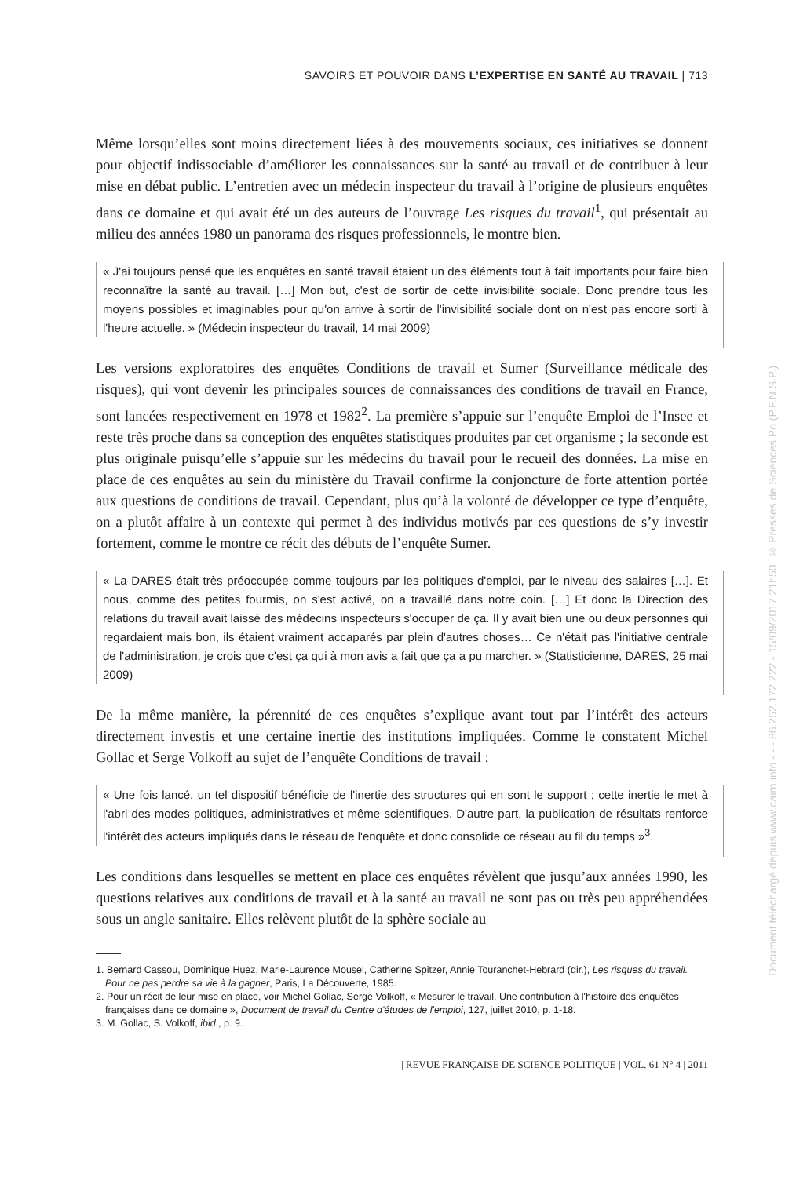SAVOIRS ET POUVOIR DANS L’EXPERTISE EN SANTÉ AU TRAVAIL | 713
Même lorsqu’elles sont moins directement liées à des mouvements sociaux, ces initiatives se donnent pour objectif indissociable d’améliorer les connaissances sur la santé au travail et de contribuer à leur mise en débat public. L’entretien avec un médecin inspecteur du travail à l’origine de plusieurs enquêtes dans ce domaine et qui avait été un des auteurs de l’ouvrage Les risques du travail<sup>1</sup>, qui présentait au milieu des années 1980 un panorama des risques professionnels, le montre bien.
« J'ai toujours pensé que les enquêtes en santé travail étaient un des éléments tout à fait importants pour faire bien reconnaître la santé au travail. […] Mon but, c'est de sortir de cette invisibilité sociale. Donc prendre tous les moyens possibles et imaginables pour qu'on arrive à sortir de l'invisibilité sociale dont on n'est pas encore sorti à l'heure actuelle. » (Médecin inspecteur du travail, 14 mai 2009)
Les versions exploratoires des enquêtes Conditions de travail et Sumer (Surveillance médicale des risques), qui vont devenir les principales sources de connaissances des conditions de travail en France, sont lancées respectivement en 1978 et 1982<sup>2</sup>. La première s’appuie sur l’enquête Emploi de l’Insee et reste très proche dans sa conception des enquêtes statistiques produites par cet organisme ; la seconde est plus originale puisqu’elle s’appuie sur les médecins du travail pour le recueil des données. La mise en place de ces enquêtes au sein du ministère du Travail confirme la conjoncture de forte attention portée aux questions de conditions de travail. Cependant, plus qu’à la volonté de développer ce type d’enquête, on a plutôt affaire à un contexte qui permet à des individus motivés par ces questions de s’y investir fortement, comme le montre ce récit des débuts de l’enquête Sumer.
« La DARES était très préoccupée comme toujours par les politiques d'emploi, par le niveau des salaires […]. Et nous, comme des petites fourmis, on s'est activé, on a travaillé dans notre coin. […] Et donc la Direction des relations du travail avait laissé des médecins inspecteurs s'occuper de ça. Il y avait bien une ou deux personnes qui regardaient mais bon, ils étaient vraiment accaparés par plein d'autres choses… Ce n'était pas l'initiative centrale de l'administration, je crois que c'est ça qui à mon avis a fait que ça a pu marcher. » (Statisticienne, DARES, 25 mai 2009)
De la même manière, la pérennité de ces enquêtes s’explique avant tout par l’intérêt des acteurs directement investis et une certaine inertie des institutions impliquées. Comme le constatent Michel Gollac et Serge Volkoff au sujet de l’enquête Conditions de travail :
« Une fois lancé, un tel dispositif bénéficie de l'inertie des structures qui en sont le support ; cette inertie le met à l'abri des modes politiques, administratives et même scientifiques. D'autre part, la publication de résultats renforce l'intérêt des acteurs impliqués dans le réseau de l'enquête et donc consolide ce réseau au fil du temps »<sup>3</sup>.
Les conditions dans lesquelles se mettent en place ces enquêtes révèlent que jusqu’aux années 1990, les questions relatives aux conditions de travail et à la santé au travail ne sont pas ou très peu appréhendées sous un angle sanitaire. Elles relèvent plutôt de la sphère sociale au
1. Bernard Cassou, Dominique Huez, Marie-Laurence Mousel, Catherine Spitzer, Annie Touranchet-Hebrard (dir.), Les risques du travail. Pour ne pas perdre sa vie à la gagner, Paris, La Découverte, 1985.
2. Pour un récit de leur mise en place, voir Michel Gollac, Serge Volkoff, « Mesurer le travail. Une contribution à l'histoire des enquêtes françaises dans ce domaine », Document de travail du Centre d'études de l'emploi, 127, juillet 2010, p. 1-18.
3. M. Gollac, S. Volkoff, ibid., p. 9.
| REVUE FRANÇAISE DE SCIENCE POLITIQUE | VOL. 61 N° 4 | 2011
Document téléchargé depuis www.cairn.info - - - 86.252.172.222 - 15/09/2017 21h50. © Presses de Sciences Po (P.F.N.S.P.)